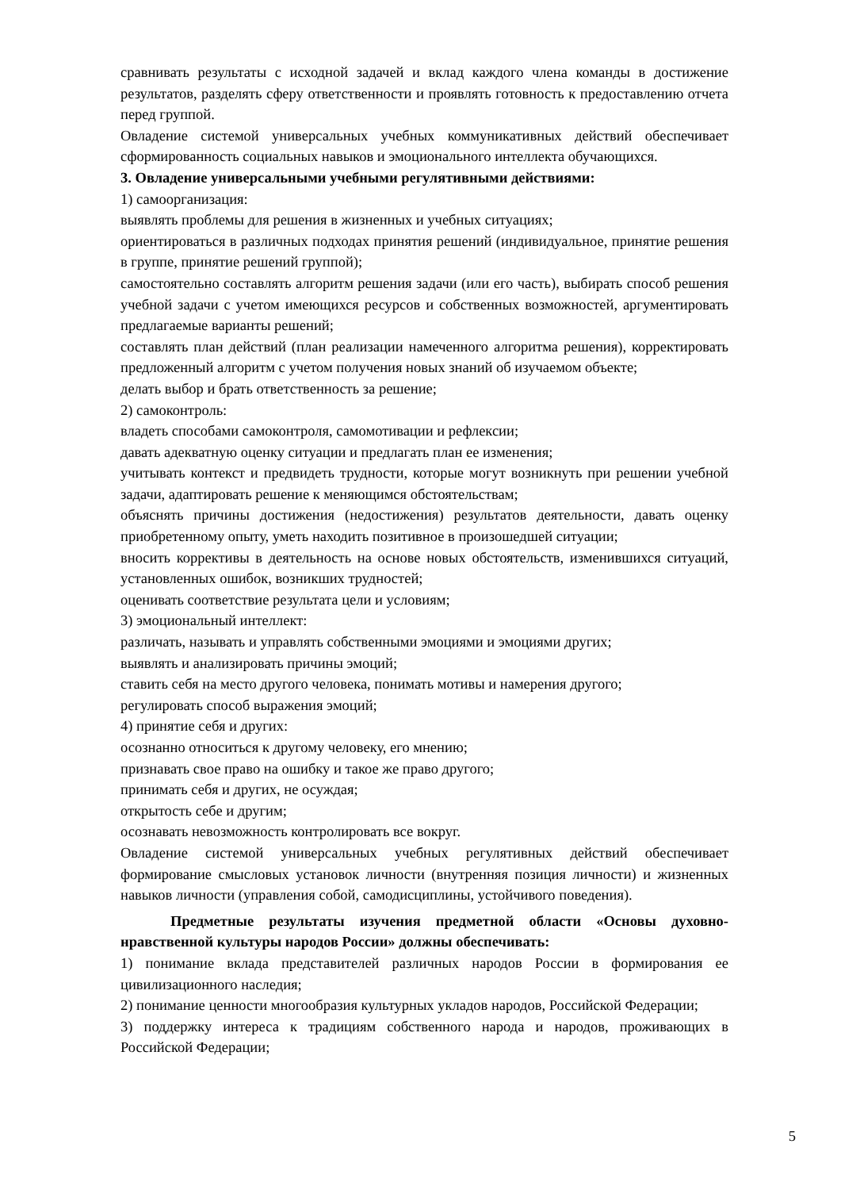сравнивать результаты с исходной задачей и вклад каждого члена команды в достижение результатов, разделять сферу ответственности и проявлять готовность к предоставлению отчета перед группой.
Овладение системой универсальных учебных коммуникативных действий обеспечивает сформированность социальных навыков и эмоционального интеллекта обучающихся.
3. Овладение универсальными учебными регулятивными действиями:
1) самоорганизация:
выявлять проблемы для решения в жизненных и учебных ситуациях;
ориентироваться в различных подходах принятия решений (индивидуальное, принятие решения в группе, принятие решений группой);
самостоятельно составлять алгоритм решения задачи (или его часть), выбирать способ решения учебной задачи с учетом имеющихся ресурсов и собственных возможностей, аргументировать предлагаемые варианты решений;
составлять план действий (план реализации намеченного алгоритма решения), корректировать предложенный алгоритм с учетом получения новых знаний об изучаемом объекте;
делать выбор и брать ответственность за решение;
2) самоконтроль:
владеть способами самоконтроля, самомотивации и рефлексии;
давать адекватную оценку ситуации и предлагать план ее изменения;
учитывать контекст и предвидеть трудности, которые могут возникнуть при решении учебной задачи, адаптировать решение к меняющимся обстоятельствам;
объяснять причины достижения (недостижения) результатов деятельности, давать оценку приобретенному опыту, уметь находить позитивное в произошедшей ситуации;
вносить коррективы в деятельность на основе новых обстоятельств, изменившихся ситуаций, установленных ошибок, возникших трудностей;
оценивать соответствие результата цели и условиям;
3) эмоциональный интеллект:
различать, называть и управлять собственными эмоциями и эмоциями других;
выявлять и анализировать причины эмоций;
ставить себя на место другого человека, понимать мотивы и намерения другого;
регулировать способ выражения эмоций;
4) принятие себя и других:
осознанно относиться к другому человеку, его мнению;
признавать свое право на ошибку и такое же право другого;
принимать себя и других, не осуждая;
открытость себе и другим;
осознавать невозможность контролировать все вокруг.
Овладение системой универсальных учебных регулятивных действий обеспечивает формирование смысловых установок личности (внутренняя позиция личности) и жизненных навыков личности (управления собой, самодисциплины, устойчивого поведения).
Предметные результаты изучения предметной области «Основы духовно-нравственной культуры народов России» должны обеспечивать:
1) понимание вклада представителей различных народов России в формирования ее цивилизационного наследия;
2) понимание ценности многообразия культурных укладов народов, Российской Федерации;
3) поддержку интереса к традициям собственного народа и народов, проживающих в Российской Федерации;
5